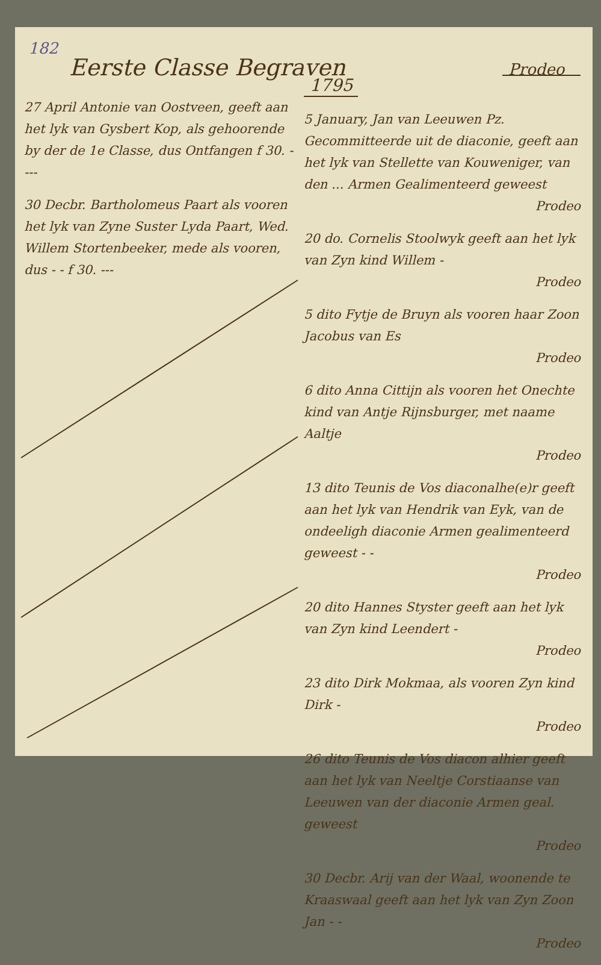182
Eerste Classe Begraven Prodeo
1795
27 April Antonie van Oostveen, geeft aan het lyk van Gysbert Kop, als gehoorende by der de 1e Classe, dus Ontfangen f 30. ----
30 Decbr. Bartholomeus Paart als vooren het lyk van Zyne Suster Lyda Paart, Wed. Willem Stortenbeeker, mede als vooren, dus - - f 30. ---
5 January, Jan van Leeuwen Pz. Gecommitteerde uit de diaconie, geeft aan het lyk van Stellette van Kouweniger, van den ... Armen Gealimenteerd geweest
Prodeo
20 do. Cornelis Stoolwyk geeft aan het lyk van Zyn kind Willem -
Prodeo
5 dito Fytje de Bruyn als vooren haar Zoon Jacobus van Es
Prodeo
6 dito Anna Cittijn als vooren het Onechte kind van Antje Rijnsburger, met naame Aaltje
Prodeo
13 dito Teunis de Vos diaconalhe(e)r geeft aan het lyk van Hendrik van Eyk, van de ondeeligh diaconie Armen gealimenteerd geweest - -
Prodeo
20 dito Hannes Styster geeft aan het lyk van Zyn kind Leendert -
Prodeo
23 dito Dirk Mokmaa, als vooren Zyn kind Dirk -
Prodeo
26 dito Teunis de Vos diacon alhier geeft aan het lyk van Neeltje Corstiaanse van Leeuwen van der diaconie Armen geal. geweest
Prodeo
30 Decbr. Arij van der Waal, woonende te Kraaswaal geeft aan het lyk van Zyn Zoon Jan - -
Prodeo